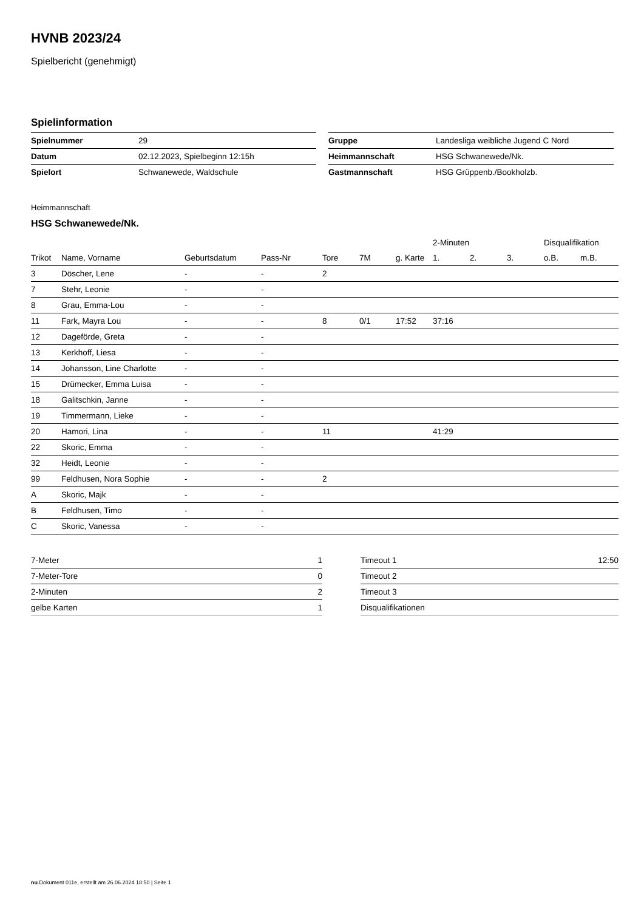HVNB 2023/24
Spielbericht (genehmigt)
Spielinformation
| Spielnummer | 29 |
| Datum | 02.12.2023, Spielbeginn 12:15h |
| Spielort | Schwanewede, Waldschule |
| Gruppe | Landesliga weibliche Jugend C Nord |
| Heimmannschaft | HSG Schwanewede/Nk. |
| Gastmannschaft | HSG Grüppenb./Bookholzb. |
Heimmannschaft
HSG Schwanewede/Nk.
| | | | | | | | 2-Minuten | | | Disqualifikation | |
| --- | --- | --- | --- | --- | --- | --- | --- | --- | --- | --- | --- |
| Trikot | Name, Vorname | Geburtsdatum | Pass-Nr | Tore | 7M | g. Karte | 1. | 2. | 3. | o.B. | m.B. |
| 3 | Döscher, Lene | - | - | 2 | | | | | | | |
| 7 | Stehr, Leonie | - | - | | | | | | | | |
| 8 | Grau, Emma-Lou | - | - | | | | | | | | |
| 11 | Fark, Mayra Lou | - | - | 8 | 0/1 | 17:52 | 37:16 | | | | |
| 12 | Dageförde, Greta | - | - | | | | | | | | |
| 13 | Kerkhoff, Liesa | - | - | | | | | | | | |
| 14 | Johansson, Line Charlotte | - | - | | | | | | | | |
| 15 | Drümecker, Emma Luisa | - | - | | | | | | | | |
| 18 | Galitschkin, Janne | - | - | | | | | | | | |
| 19 | Timmermann, Lieke | - | - | | | | | | | | |
| 20 | Hamori, Lina | - | - | 11 | | | 41:29 | | | | |
| 22 | Skoric, Emma | - | - | | | | | | | | |
| 32 | Heidt, Leonie | - | - | | | | | | | | |
| 99 | Feldhusen, Nora Sophie | - | - | 2 | | | | | | | |
| A | Skoric, Majk | - | - | | | | | | | | |
| B | Feldhusen, Timo | - | - | | | | | | | | |
| C | Skoric, Vanessa | - | - | | | | | | | | |
| 7-Meter | 1 |
| 7-Meter-Tore | 0 |
| 2-Minuten | 2 |
| gelbe Karten | 1 |
| Timeout 1 | 12:50 |
| Timeout 2 | |
| Timeout 3 | |
| Disqualifikationen | |
nu.Dokument 011e, erstellt am 26.06.2024 18:50 | Seite 1